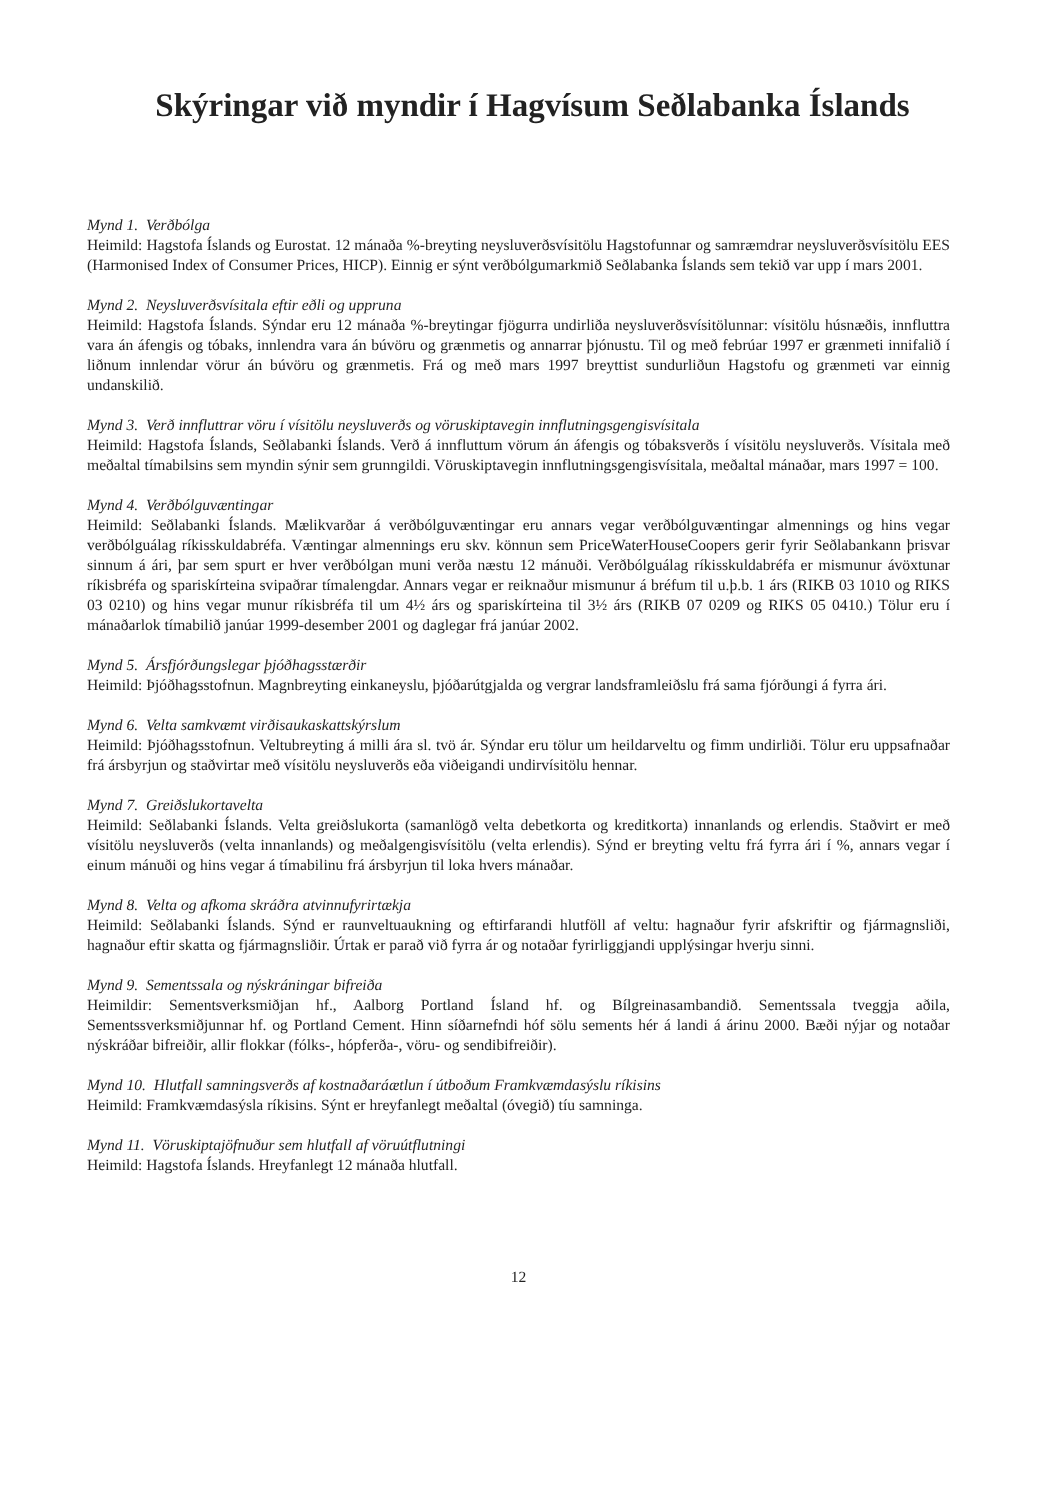Skýringar við myndir í Hagvísum Seðlabanka Íslands
Mynd 1. Verðbólga
Heimild: Hagstofa Íslands og Eurostat. 12 mánaða %-breyting neysluverðsvísitölu Hagstofunnar og samræmdrar neysluverðsvísitölu EES (Harmonised Index of Consumer Prices, HICP). Einnig er sýnt verðbólgumarkmið Seðlabanka Íslands sem tekið var upp í mars 2001.
Mynd 2. Neysluverðsvísitala eftir eðli og uppruna
Heimild: Hagstofa Íslands. Sýndar eru 12 mánaða %-breytingar fjögurra undirliða neysluverðsvísitölunnar: vísitölu húsnæðis, innfluttra vara án áfengis og tóbaks, innlendra vara án búvöru og grænmetis og annarrar þjónustu. Til og með febrúar 1997 er grænmeti innifalið í liðnum innlendar vörur án búvöru og grænmetis. Frá og með mars 1997 breyttist sundurliðun Hagstofu og grænmeti var einnig undanskilið.
Mynd 3. Verð innfluttrar vöru í vísitölu neysluverðs og vöruskiptavegin innflutningsgengisvísitala
Heimild: Hagstofa Íslands, Seðlabanki Íslands. Verð á innfluttum vörum án áfengis og tóbaksverðs í vísitölu neysluverðs. Vísitala með meðaltal tímabilsins sem myndin sýnir sem grunngildi. Vöruskiptavegin innflutningsgengisvísitala, meðaltal mánaðar, mars 1997 = 100.
Mynd 4. Verðbólguvæntingar
Heimild: Seðlabanki Íslands. Mælikvarðar á verðbólguvæntingar eru annars vegar verðbólguvæntingar almennings og hins vegar verðbólguálag ríkisskuldabréfa. Væntingar almennings eru skv. könnun sem PriceWaterHouseCoopers gerir fyrir Seðlabankann þrisvar sinnum á ári, þar sem spurt er hver verðbólgan muni verða næstu 12 mánuði. Verðbólguálag ríkisskuldabréfa er mismunur ávöxtunar ríkisbréfa og spariskírteina svipaðrar tímalengdar. Annars vegar er reiknaður mismunur á bréfum til u.þ.b. 1 árs (RIKB 03 1010 og RIKS 03 0210) og hins vegar munur ríkisbréfa til um 4½ árs og spariskírteina til 3½ árs (RIKB 07 0209 og RIKS 05 0410.) Tölur eru í mánaðarlok tímabilið janúar 1999-desember 2001 og daglegar frá janúar 2002.
Mynd 5. Ársfjórðungslegar þjóðhagsstærðir
Heimild: Þjóðhagsstofnun. Magnbreyting einkaneyslu, þjóðarútgjalda og vergrar landsframleiðslu frá sama fjórðungi á fyrra ári.
Mynd 6. Velta samkvæmt virðisaukaskattskýrslum
Heimild: Þjóðhagsstofnun. Veltubreyting á milli ára sl. tvö ár. Sýndar eru tölur um heildarveltu og fimm undirliði. Tölur eru uppsafnaðar frá ársbyrjun og staðvirtar með vísitölu neysluverðs eða viðeigandi undirvísitölu hennar.
Mynd 7. Greiðslukortavelta
Heimild: Seðlabanki Íslands. Velta greiðslukorta (samanlögð velta debetkorta og kreditkorta) innanlands og erlendis. Staðvirt er með vísitölu neysluverðs (velta innanlands) og meðalgengisvísitölu (velta erlendis). Sýnd er breyting veltu frá fyrra ári í %, annars vegar í einum mánuði og hins vegar á tímabilinu frá ársbyrjun til loka hvers mánaðar.
Mynd 8. Velta og afkoma skráðra atvinnufyrirtækja
Heimild: Seðlabanki Íslands. Sýnd er raunveltuaukning og eftirfarandi hlutföll af veltu: hagnaður fyrir afskriftir og fjármagnsliði, hagnaður eftir skatta og fjármagnsliðir. Úrtak er parað við fyrra ár og notaðar fyrirliggjandi upplýsingar hverju sinni.
Mynd 9. Sementssala og nýskráningar bifreiða
Heimildir: Sementsverksmiðjan hf., Aalborg Portland Ísland hf. og Bílgreinasambandið. Sementssala tveggja aðila, Sementssverksmiðjunnar hf. og Portland Cement. Hinn síðarnefndi hóf sölu sements hér á landi á árinu 2000. Bæði nýjar og notaðar nýskráðar bifreiðir, allir flokkar (fólks-, hópferða-, vöru- og sendibifreiðir).
Mynd 10. Hlutfall samningsverðs af kostnaðaráætlun í útboðum Framkvæmdasýslu ríkisins
Heimild: Framkvæmdasýsla ríkisins. Sýnt er hreyfanlegt meðaltal (óvegið) tíu samninga.
Mynd 11. Vöruskiptajöfnuður sem hlutfall af vöruútflutningi
Heimild: Hagstofa Íslands. Hreyfanlegt 12 mánaða hlutfall.
12